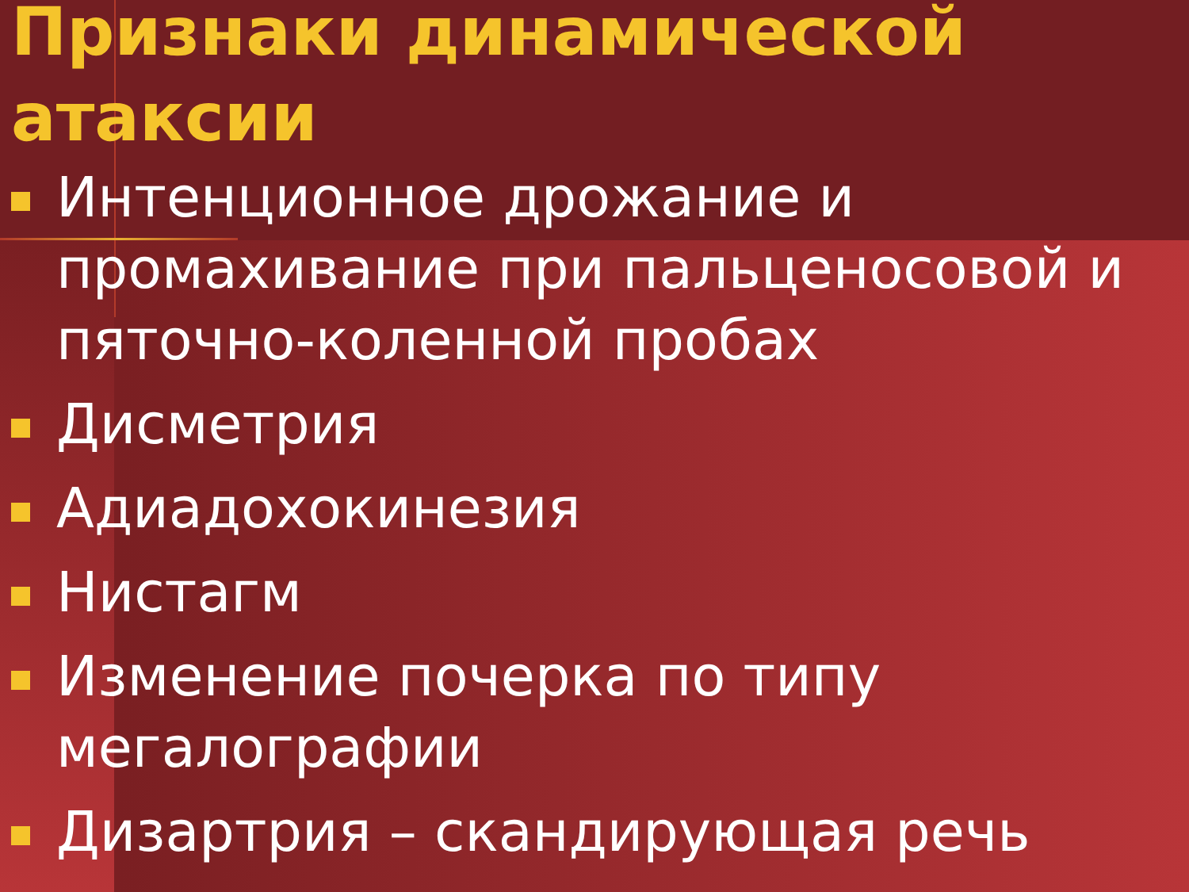Признаки динамической атаксии
Интенционное дрожание и промахивание при пальценосовой и пяточно-коленной пробах
Дисметрия
Адиадохокинезия
Нистагм
Изменение почерка по типу мегалографии
Дизартрия – скандирующая речь